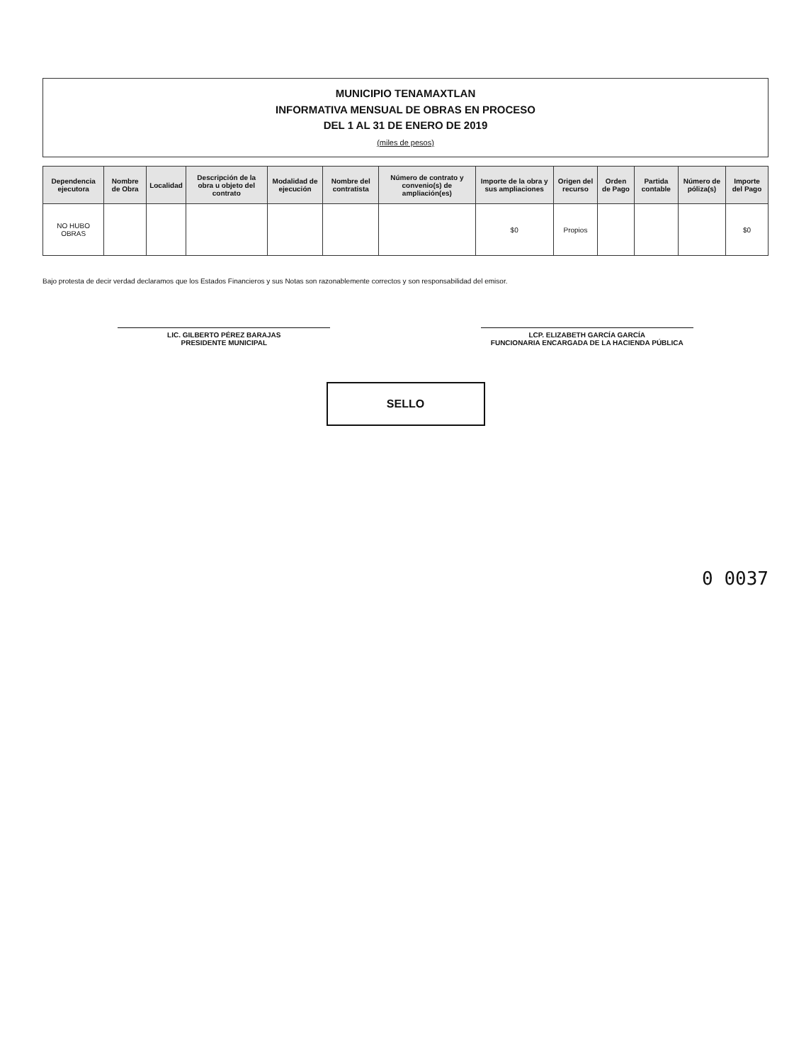MUNICIPIO TENAMAXTLAN
INFORMATIVA MENSUAL DE OBRAS EN PROCESO
DEL 1 AL 31 DE ENERO DE 2019
(miles de pesos)
| Dependencia ejecutora | Nombre de Obra | Localidad | Descripción de la obra u objeto del contrato | Modalidad de ejecución | Nombre del contratista | Número de contrato y convenio(s) de ampliación(es) | Importe de la obra y sus ampliaciones | Origen del recurso | Orden de Pago | Partida contable | Número de póliza(s) | Importe del Pago |
| --- | --- | --- | --- | --- | --- | --- | --- | --- | --- | --- | --- | --- |
| NO HUBO OBRAS | | | | | | | $0 | Propios | | | | $0 |
Bajo protesta de decir verdad declaramos que los Estados Financieros y sus Notas son razonablemente correctos y son responsabilidad del emisor.
LIC. GILBERTO PÉREZ BARAJAS
PRESIDENTE MUNICIPAL
LCP. ELIZABETH GARCÍA GARCÍA
FUNCIONARIA ENCARGADA DE LA HACIENDA PÚBLICA
SELLO
0 0037